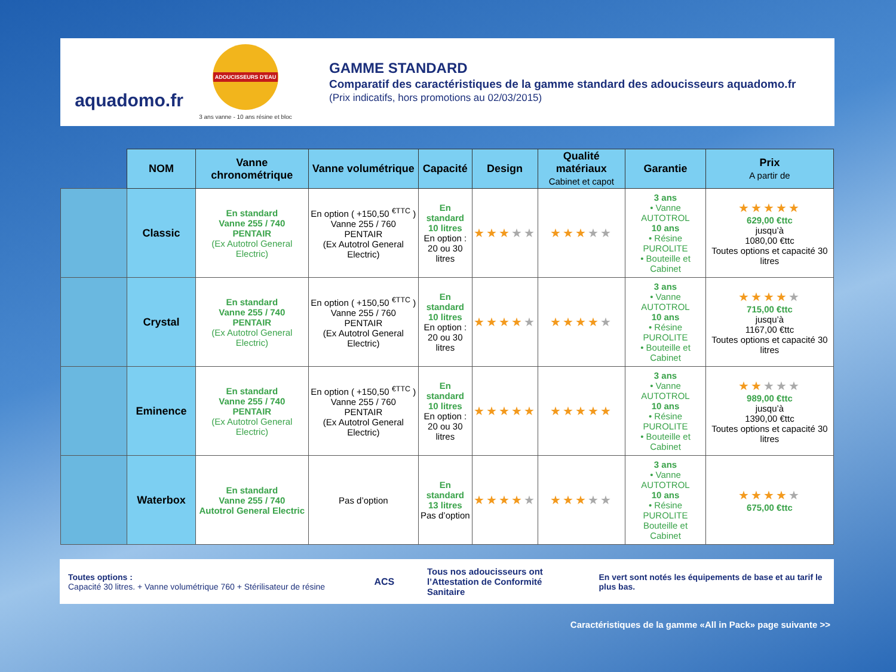aquadomo.fr
ADOUCISSEURS D'EAU
3 ans vanne - 10 ans résine et bloc
GAMME STANDARD
Comparatif des caractéristiques de la gamme standard des adoucisseurs aquadomo.fr
(Prix indicatifs, hors promotions au 02/03/2015)
| | NOM | Vanne chronométrique | Vanne volumétrique | Capacité | Design | Qualité matériaux Cabinet et capot | Garantie | Prix A partir de |
| --- | --- | --- | --- | --- | --- | --- | --- | --- |
| | Classic | En standard Vanne 255 / 740 PENTAIR (Ex Autotrol General Electric) | En option ( +150,50 <sup>€TTC</sup> ) Vanne 255 / 760 PENTAIR (Ex Autotrol General Electric) | En standard 10 litres En option : 20 ou 30 litres | ★★★ ★★ | ★★★ ★★ | 3 ans • Vanne AUTOTROL 10 ans • Résine PUROLITE • Bouteille et Cabinet | ★★★★★ 629,00 €ttc jusqu’à 1080,00 €ttc Toutes options et capacité 30 litres |
| | Crystal | En standard Vanne 255 / 740 PENTAIR (Ex Autotrol General Electric) | En option ( +150,50 <sup>€TTC</sup> ) Vanne 255 / 760 PENTAIR (Ex Autotrol General Electric) | En standard 10 litres En option : 20 ou 30 litres | ★★★★ ★ | ★★★★ ★ | 3 ans • Vanne AUTOTROL 10 ans • Résine PUROLITE • Bouteille et Cabinet | ★★★★ ★ 715,00 €ttc jusqu’à 1167,00 €ttc Toutes options et capacité 30 litres |
| | Eminence | En standard Vanne 255 / 740 PENTAIR (Ex Autotrol General Electric) | En option ( +150,50 <sup>€TTC</sup> ) Vanne 255 / 760 PENTAIR (Ex Autotrol General Electric) | En standard 10 litres En option : 20 ou 30 litres | ★★★★★ | ★★★★★ | 3 ans • Vanne AUTOTROL 10 ans • Résine PUROLITE • Bouteille et Cabinet | ★★ ★★★ 989,00 €ttc jusqu’à 1390,00 €ttc Toutes options et capacité 30 litres |
| | Waterbox | En standard Vanne 255 / 740 Autotrol General Electric | Pas d’option | En standard 13 litres Pas d’option | ★★★★ ★ | ★★★ ★★ | 3 ans • Vanne AUTOTROL 10 ans • Résine PUROLITE Bouteille et Cabinet | ★★★★ ★ 675,00 €ttc |
Toutes options :
Capacité 30 litres. + Vanne volumétrique 760 + Stérilisateur de résine
ACS
Tous nos adoucisseurs ont l’Attestation de Conformité Sanitaire
En vert sont notés les équipements de base et au tarif le plus bas.
Caractéristiques de la gamme «All in Pack» page suivante >>